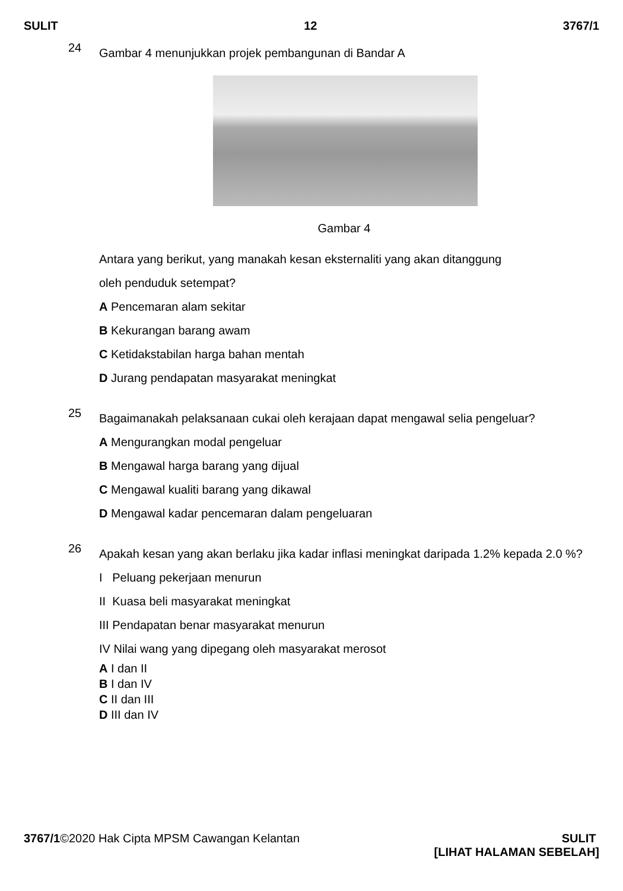SULIT 12 3767/1
24 Gambar 4 menunjukkan projek pembangunan di Bandar A
Gambar 4
Antara yang berikut, yang manakah kesan eksternaliti yang akan ditanggung
oleh penduduk setempat?
A Pencemaran alam sekitar
B Kekurangan barang awam
C Ketidakstabilan harga bahan mentah
D Jurang pendapatan masyarakat meningkat
25 Bagaimanakah pelaksanaan cukai oleh kerajaan dapat mengawal selia pengeluar?
A Mengurangkan modal pengeluar
B Mengawal harga barang yang dijual
C Mengawal kualiti barang yang dikawal
D Mengawal kadar pencemaran dalam pengeluaran
26 Apakah kesan yang akan berlaku jika kadar inflasi meningkat daripada 1.2% kepada 2.0 %?
I Peluang pekerjaan menurun
II Kuasa beli masyarakat meningkat
III Pendapatan benar masyarakat menurun
IV Nilai wang yang dipegang oleh masyarakat merosot
A I dan II
B I dan IV
C II dan III
D III dan IV
3767/1©2020 Hak Cipta MPSM Cawangan Kelantan SULIT
[LIHAT HALAMAN SEBELAH]